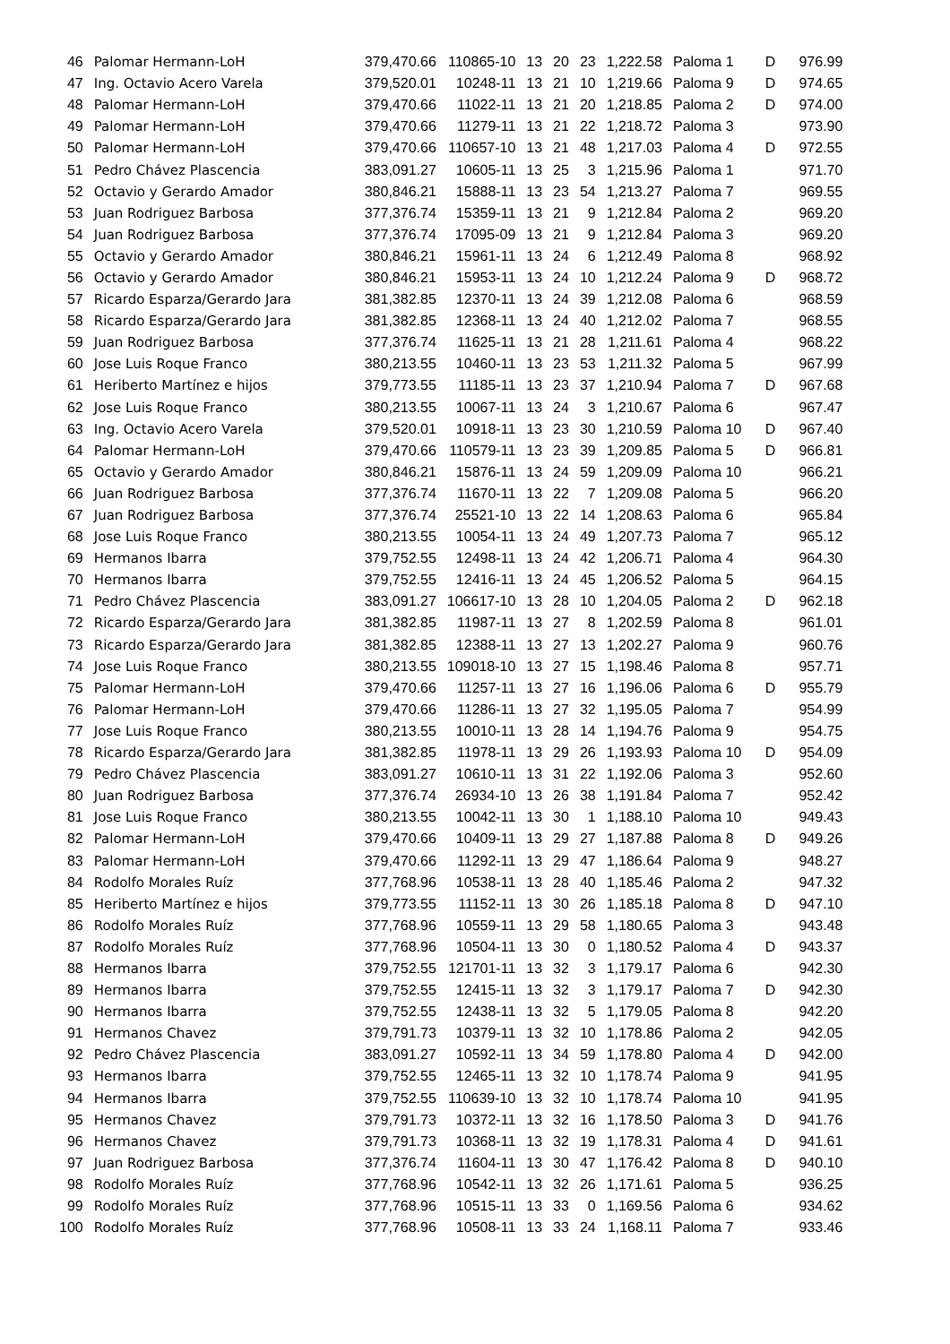| 46 | Palomar Hermann-LoH | 379,470.66 | 110865-10 | 13 | 20 | 23 | 1,222.58 | Paloma 1 | D | 976.99 |
| 47 | Ing. Octavio Acero Varela | 379,520.01 | 10248-11 | 13 | 21 | 10 | 1,219.66 | Paloma 9 | D | 974.65 |
| 48 | Palomar Hermann-LoH | 379,470.66 | 11022-11 | 13 | 21 | 20 | 1,218.85 | Paloma 2 | D | 974.00 |
| 49 | Palomar Hermann-LoH | 379,470.66 | 11279-11 | 13 | 21 | 22 | 1,218.72 | Paloma 3 | | 973.90 |
| 50 | Palomar Hermann-LoH | 379,470.66 | 110657-10 | 13 | 21 | 48 | 1,217.03 | Paloma 4 | D | 972.55 |
| 51 | Pedro Chávez Plascencia | 383,091.27 | 10605-11 | 13 | 25 | 3 | 1,215.96 | Paloma 1 | | 971.70 |
| 52 | Octavio y Gerardo Amador | 380,846.21 | 15888-11 | 13 | 23 | 54 | 1,213.27 | Paloma 7 | | 969.55 |
| 53 | Juan Rodriguez Barbosa | 377,376.74 | 15359-11 | 13 | 21 | 9 | 1,212.84 | Paloma 2 | | 969.20 |
| 54 | Juan Rodriguez Barbosa | 377,376.74 | 17095-09 | 13 | 21 | 9 | 1,212.84 | Paloma 3 | | 969.20 |
| 55 | Octavio y Gerardo Amador | 380,846.21 | 15961-11 | 13 | 24 | 6 | 1,212.49 | Paloma 8 | | 968.92 |
| 56 | Octavio y Gerardo Amador | 380,846.21 | 15953-11 | 13 | 24 | 10 | 1,212.24 | Paloma 9 | D | 968.72 |
| 57 | Ricardo Esparza/Gerardo Jara | 381,382.85 | 12370-11 | 13 | 24 | 39 | 1,212.08 | Paloma 6 | | 968.59 |
| 58 | Ricardo Esparza/Gerardo Jara | 381,382.85 | 12368-11 | 13 | 24 | 40 | 1,212.02 | Paloma 7 | | 968.55 |
| 59 | Juan Rodriguez Barbosa | 377,376.74 | 11625-11 | 13 | 21 | 28 | 1,211.61 | Paloma 4 | | 968.22 |
| 60 | Jose Luis Roque Franco | 380,213.55 | 10460-11 | 13 | 23 | 53 | 1,211.32 | Paloma 5 | | 967.99 |
| 61 | Heriberto Martínez e hijos | 379,773.55 | 11185-11 | 13 | 23 | 37 | 1,210.94 | Paloma 7 | D | 967.68 |
| 62 | Jose Luis Roque Franco | 380,213.55 | 10067-11 | 13 | 24 | 3 | 1,210.67 | Paloma 6 | | 967.47 |
| 63 | Ing. Octavio Acero Varela | 379,520.01 | 10918-11 | 13 | 23 | 30 | 1,210.59 | Paloma 10 | D | 967.40 |
| 64 | Palomar Hermann-LoH | 379,470.66 | 110579-11 | 13 | 23 | 39 | 1,209.85 | Paloma 5 | D | 966.81 |
| 65 | Octavio y Gerardo Amador | 380,846.21 | 15876-11 | 13 | 24 | 59 | 1,209.09 | Paloma 10 | | 966.21 |
| 66 | Juan Rodriguez Barbosa | 377,376.74 | 11670-11 | 13 | 22 | 7 | 1,209.08 | Paloma 5 | | 966.20 |
| 67 | Juan Rodriguez Barbosa | 377,376.74 | 25521-10 | 13 | 22 | 14 | 1,208.63 | Paloma 6 | | 965.84 |
| 68 | Jose Luis Roque Franco | 380,213.55 | 10054-11 | 13 | 24 | 49 | 1,207.73 | Paloma 7 | | 965.12 |
| 69 | Hermanos Ibarra | 379,752.55 | 12498-11 | 13 | 24 | 42 | 1,206.71 | Paloma 4 | | 964.30 |
| 70 | Hermanos Ibarra | 379,752.55 | 12416-11 | 13 | 24 | 45 | 1,206.52 | Paloma 5 | | 964.15 |
| 71 | Pedro Chávez Plascencia | 383,091.27 | 106617-10 | 13 | 28 | 10 | 1,204.05 | Paloma 2 | D | 962.18 |
| 72 | Ricardo Esparza/Gerardo Jara | 381,382.85 | 11987-11 | 13 | 27 | 8 | 1,202.59 | Paloma 8 | | 961.01 |
| 73 | Ricardo Esparza/Gerardo Jara | 381,382.85 | 12388-11 | 13 | 27 | 13 | 1,202.27 | Paloma 9 | | 960.76 |
| 74 | Jose Luis Roque Franco | 380,213.55 | 109018-10 | 13 | 27 | 15 | 1,198.46 | Paloma 8 | | 957.71 |
| 75 | Palomar Hermann-LoH | 379,470.66 | 11257-11 | 13 | 27 | 16 | 1,196.06 | Paloma 6 | D | 955.79 |
| 76 | Palomar Hermann-LoH | 379,470.66 | 11286-11 | 13 | 27 | 32 | 1,195.05 | Paloma 7 | | 954.99 |
| 77 | Jose Luis Roque Franco | 380,213.55 | 10010-11 | 13 | 28 | 14 | 1,194.76 | Paloma 9 | | 954.75 |
| 78 | Ricardo Esparza/Gerardo Jara | 381,382.85 | 11978-11 | 13 | 29 | 26 | 1,193.93 | Paloma 10 | D | 954.09 |
| 79 | Pedro Chávez Plascencia | 383,091.27 | 10610-11 | 13 | 31 | 22 | 1,192.06 | Paloma 3 | | 952.60 |
| 80 | Juan Rodriguez Barbosa | 377,376.74 | 26934-10 | 13 | 26 | 38 | 1,191.84 | Paloma 7 | | 952.42 |
| 81 | Jose Luis Roque Franco | 380,213.55 | 10042-11 | 13 | 30 | 1 | 1,188.10 | Paloma 10 | | 949.43 |
| 82 | Palomar Hermann-LoH | 379,470.66 | 10409-11 | 13 | 29 | 27 | 1,187.88 | Paloma 8 | D | 949.26 |
| 83 | Palomar Hermann-LoH | 379,470.66 | 11292-11 | 13 | 29 | 47 | 1,186.64 | Paloma 9 | | 948.27 |
| 84 | Rodolfo Morales Ruíz | 377,768.96 | 10538-11 | 13 | 28 | 40 | 1,185.46 | Paloma 2 | | 947.32 |
| 85 | Heriberto Martínez e hijos | 379,773.55 | 11152-11 | 13 | 30 | 26 | 1,185.18 | Paloma 8 | D | 947.10 |
| 86 | Rodolfo Morales Ruíz | 377,768.96 | 10559-11 | 13 | 29 | 58 | 1,180.65 | Paloma 3 | | 943.48 |
| 87 | Rodolfo Morales Ruíz | 377,768.96 | 10504-11 | 13 | 30 | 0 | 1,180.52 | Paloma 4 | D | 943.37 |
| 88 | Hermanos Ibarra | 379,752.55 | 121701-11 | 13 | 32 | 3 | 1,179.17 | Paloma 6 | | 942.30 |
| 89 | Hermanos Ibarra | 379,752.55 | 12415-11 | 13 | 32 | 3 | 1,179.17 | Paloma 7 | D | 942.30 |
| 90 | Hermanos Ibarra | 379,752.55 | 12438-11 | 13 | 32 | 5 | 1,179.05 | Paloma 8 | | 942.20 |
| 91 | Hermanos Chavez | 379,791.73 | 10379-11 | 13 | 32 | 10 | 1,178.86 | Paloma 2 | | 942.05 |
| 92 | Pedro Chávez Plascencia | 383,091.27 | 10592-11 | 13 | 34 | 59 | 1,178.80 | Paloma 4 | D | 942.00 |
| 93 | Hermanos Ibarra | 379,752.55 | 12465-11 | 13 | 32 | 10 | 1,178.74 | Paloma 9 | | 941.95 |
| 94 | Hermanos Ibarra | 379,752.55 | 110639-10 | 13 | 32 | 10 | 1,178.74 | Paloma 10 | | 941.95 |
| 95 | Hermanos Chavez | 379,791.73 | 10372-11 | 13 | 32 | 16 | 1,178.50 | Paloma 3 | D | 941.76 |
| 96 | Hermanos Chavez | 379,791.73 | 10368-11 | 13 | 32 | 19 | 1,178.31 | Paloma 4 | D | 941.61 |
| 97 | Juan Rodriguez Barbosa | 377,376.74 | 11604-11 | 13 | 30 | 47 | 1,176.42 | Paloma 8 | D | 940.10 |
| 98 | Rodolfo Morales Ruíz | 377,768.96 | 10542-11 | 13 | 32 | 26 | 1,171.61 | Paloma 5 | | 936.25 |
| 99 | Rodolfo Morales Ruíz | 377,768.96 | 10515-11 | 13 | 33 | 0 | 1,169.56 | Paloma 6 | | 934.62 |
| 100 | Rodolfo Morales Ruíz | 377,768.96 | 10508-11 | 13 | 33 | 24 | 1,168.11 | Paloma 7 | | 933.46 |